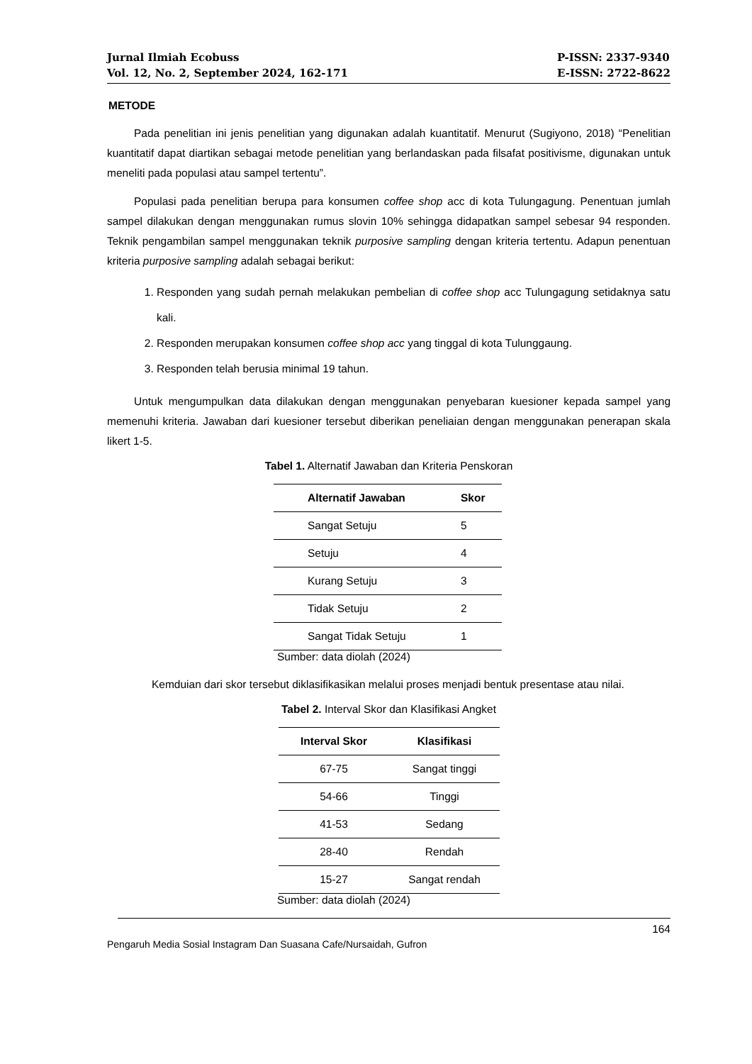Jurnal Ilmiah Ecobuss
Vol. 12, No. 2, September 2024, 162-171
P-ISSN: 2337-9340
E-ISSN: 2722-8622
METODE
Pada penelitian ini jenis penelitian yang digunakan adalah kuantitatif. Menurut (Sugiyono, 2018) “Penelitian kuantitatif dapat diartikan sebagai metode penelitian yang berlandaskan pada filsafat positivisme, digunakan untuk meneliti pada populasi atau sampel tertentu”.
Populasi pada penelitian berupa para konsumen coffee shop acc di kota Tulungagung. Penentuan jumlah sampel dilakukan dengan menggunakan rumus slovin 10% sehingga didapatkan sampel sebesar 94 responden. Teknik pengambilan sampel menggunakan teknik purposive sampling dengan kriteria tertentu. Adapun penentuan kriteria purposive sampling adalah sebagai berikut:
1. Responden yang sudah pernah melakukan pembelian di coffee shop acc Tulungagung setidaknya satu kali.
2. Responden merupakan konsumen coffee shop acc yang tinggal di kota Tulunggaung.
3. Responden telah berusia minimal 19 tahun.
Untuk mengumpulkan data dilakukan dengan menggunakan penyebaran kuesioner kepada sampel yang memenuhi kriteria. Jawaban dari kuesioner tersebut diberikan peneliaian dengan menggunakan penerapan skala likert 1-5.
Tabel 1. Alternatif Jawaban dan Kriteria Penskoran
| Alternatif Jawaban | Skor |
| --- | --- |
| Sangat Setuju | 5 |
| Setuju | 4 |
| Kurang Setuju | 3 |
| Tidak Setuju | 2 |
| Sangat Tidak Setuju | 1 |
Sumber: data diolah (2024)
Kemduian dari skor tersebut diklasifikasikan melalui proses menjadi bentuk presentase atau nilai.
Tabel 2. Interval Skor dan Klasifikasi Angket
| Interval Skor | Klasifikasi |
| --- | --- |
| 67-75 | Sangat tinggi |
| 54-66 | Tinggi |
| 41-53 | Sedang |
| 28-40 | Rendah |
| 15-27 | Sangat rendah |
Sumber: data diolah (2024)
164
Pengaruh Media Sosial Instagram Dan Suasana Cafe/Nursaidah, Gufron